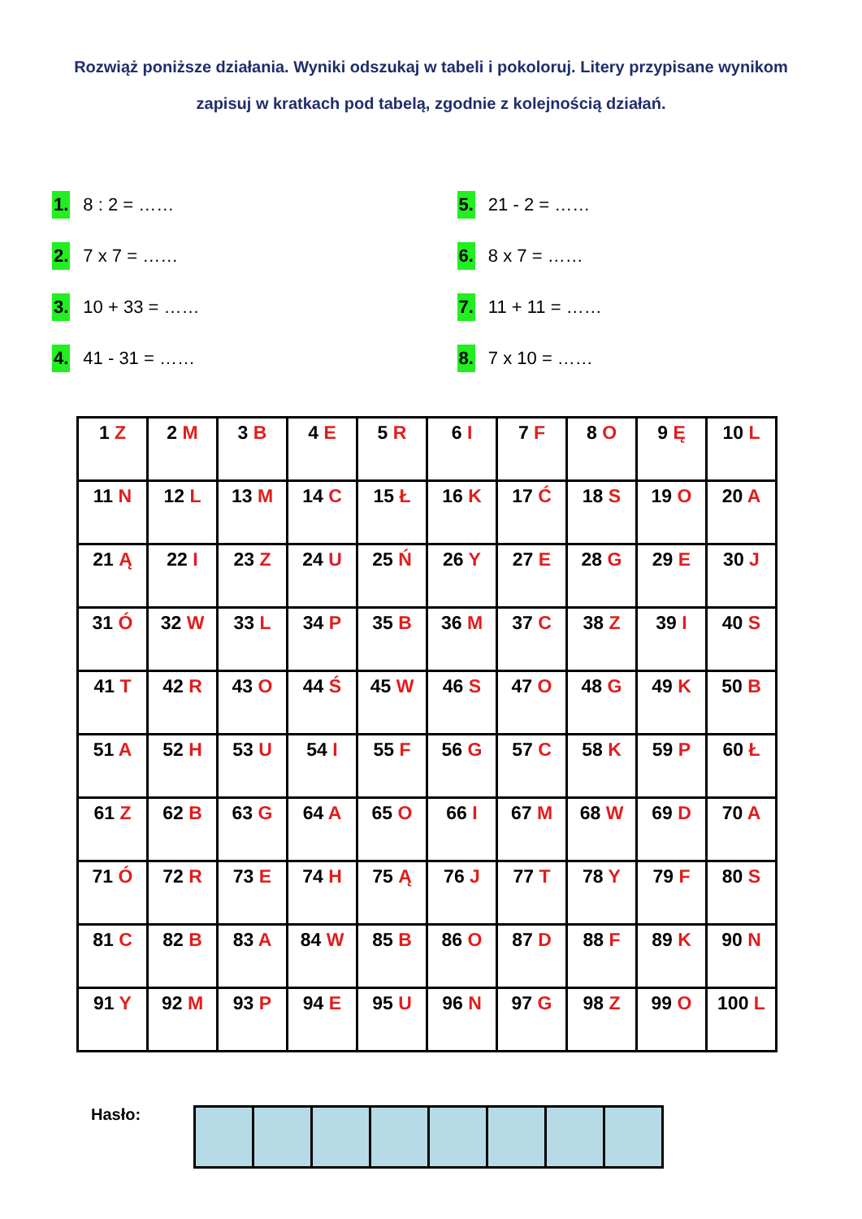Rozwiąż poniższe działania. Wyniki odszukaj w tabeli i pokoloruj. Litery przypisane wynikom zapisuj w kratkach pod tabelą, zgodnie z kolejnością działań.
1. 8 : 2 = ……
2. 7 x 7 = ……
3. 10 + 33 = ……
4. 41 - 31 = ……
5. 21 - 2 = ……
6. 8 x 7 = ……
7. 11 + 11 = ……
8. 7 x 10 = ……
| 1 Z | 2 M | 3 B | 4 E | 5 R | 6 I | 7 F | 8 O | 9 Ę | 10 L |
| 11 N | 12 L | 13 M | 14 C | 15 Ł | 16 K | 17 Ć | 18 S | 19 O | 20 A |
| 21 Ą | 22 I | 23 Z | 24 U | 25 Ń | 26 Y | 27 E | 28 G | 29 E | 30 J |
| 31 Ó | 32 W | 33 L | 34 P | 35 B | 36 M | 37 C | 38 Z | 39 I | 40 S |
| 41 T | 42 R | 43 O | 44 Ś | 45 W | 46 S | 47 O | 48 G | 49 K | 50 B |
| 51 A | 52 H | 53 U | 54 I | 55 F | 56 G | 57 C | 58 K | 59 P | 60 Ł |
| 61 Z | 62 B | 63 G | 64 A | 65 O | 66 I | 67 M | 68 W | 69 D | 70 A |
| 71 Ó | 72 R | 73 E | 74 H | 75 Ą | 76 J | 77 T | 78 Y | 79 F | 80 S |
| 81 C | 82 B | 83 A | 84 W | 85 B | 86 O | 87 D | 88 F | 89 K | 90 N |
| 91 Y | 92 M | 93 P | 94 E | 95 U | 96 N | 97 G | 98 Z | 99 O | 100 L |
Hasło: